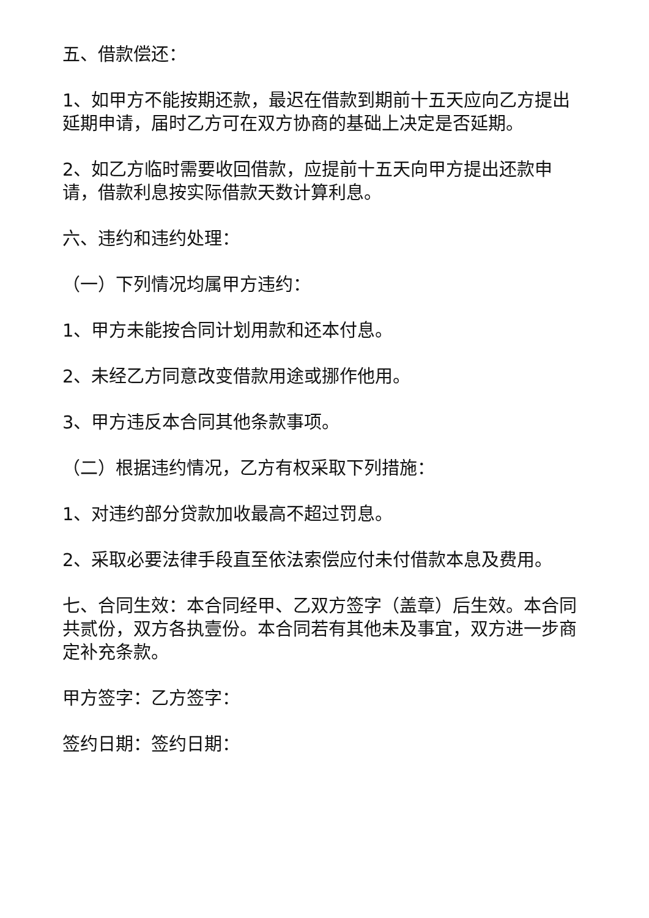五、借款偿还：
1、如甲方不能按期还款，最迟在借款到期前十五天应向乙方提出延期申请，届时乙方可在双方协商的基础上决定是否延期。
2、如乙方临时需要收回借款，应提前十五天向甲方提出还款申请，借款利息按实际借款天数计算利息。
六、违约和违约处理：
（一）下列情况均属甲方违约：
1、甲方未能按合同计划用款和还本付息。
2、未经乙方同意改变借款用途或挪作他用。
3、甲方违反本合同其他条款事项。
（二）根据违约情况，乙方有权采取下列措施：
1、对违约部分贷款加收最高不超过罚息。
2、采取必要法律手段直至依法索偿应付未付借款本息及费用。
七、合同生效：本合同经甲、乙双方签字（盖章）后生效。本合同共贰份，双方各执壹份。本合同若有其他未及事宜，双方进一步商定补充条款。
甲方签字：乙方签字：
签约日期：签约日期：